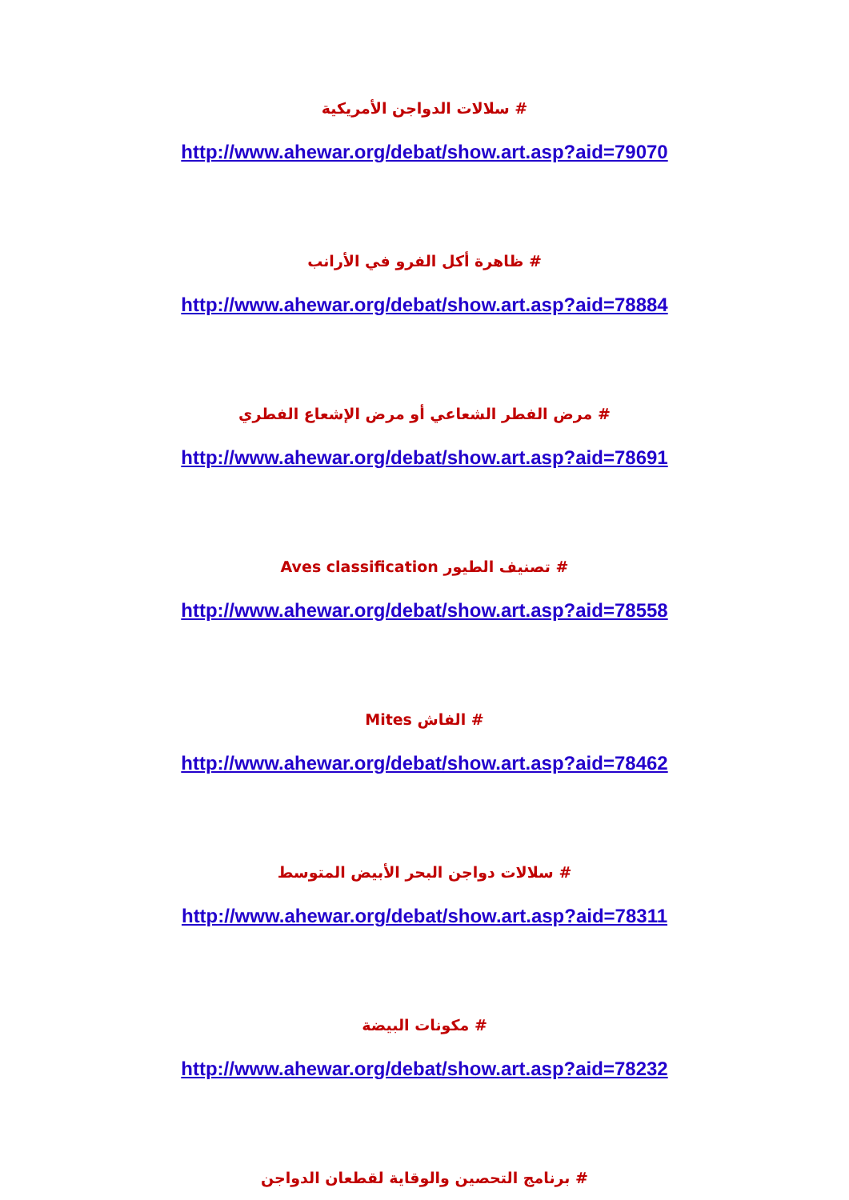# سلالات الدواجن الأمريكية
http://www.ahewar.org/debat/show.art.asp?aid=79070
# ظاهرة أكل الفرو في الأرانب
http://www.ahewar.org/debat/show.art.asp?aid=78884
# مرض الفطر الشعاعي أو مرض الإشعاع الفطري
http://www.ahewar.org/debat/show.art.asp?aid=78691
# تصنيف الطيور Aves classification
http://www.ahewar.org/debat/show.art.asp?aid=78558
# الفاش Mites
http://www.ahewar.org/debat/show.art.asp?aid=78462
# سلالات دواجن البحر الأبيض المتوسط
http://www.ahewar.org/debat/show.art.asp?aid=78311
# مكونات البيضة
http://www.ahewar.org/debat/show.art.asp?aid=78232
# برنامج التحصين والوقاية لقطعان الدواجن